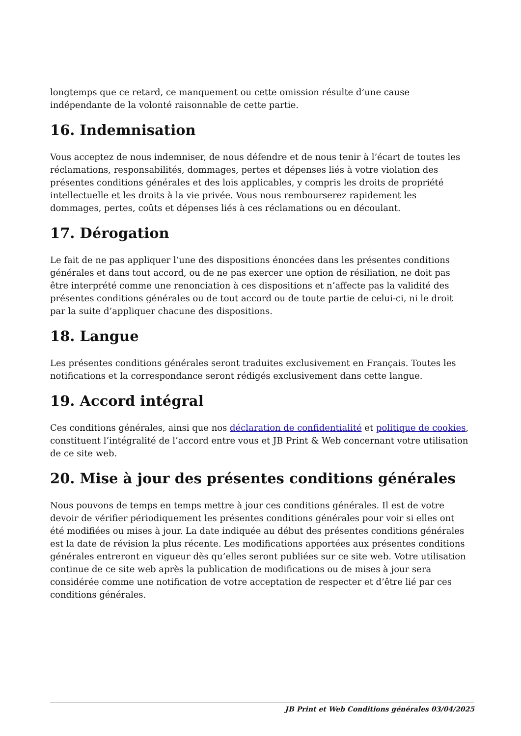longtemps que ce retard, ce manquement ou cette omission résulte d’une cause indépendante de la volonté raisonnable de cette partie.
16. Indemnisation
Vous acceptez de nous indemniser, de nous défendre et de nous tenir à l’écart de toutes les réclamations, responsabilités, dommages, pertes et dépenses liés à votre violation des présentes conditions générales et des lois applicables, y compris les droits de propriété intellectuelle et les droits à la vie privée. Vous nous rembourserez rapidement les dommages, pertes, coûts et dépenses liés à ces réclamations ou en découlant.
17. Dérogation
Le fait de ne pas appliquer l’une des dispositions énoncées dans les présentes conditions générales et dans tout accord, ou de ne pas exercer une option de résiliation, ne doit pas être interprété comme une renonciation à ces dispositions et n’affecte pas la validité des présentes conditions générales ou de tout accord ou de toute partie de celui-ci, ni le droit par la suite d’appliquer chacune des dispositions.
18. Langue
Les présentes conditions générales seront traduites exclusivement en Français. Toutes les notifications et la correspondance seront rédigés exclusivement dans cette langue.
19. Accord intégral
Ces conditions générales, ainsi que nos déclaration de confidentialité et politique de cookies, constituent l’intégralité de l’accord entre vous et JB Print & Web concernant votre utilisation de ce site web.
20. Mise à jour des présentes conditions générales
Nous pouvons de temps en temps mettre à jour ces conditions générales. Il est de votre devoir de vérifier périodiquement les présentes conditions générales pour voir si elles ont été modifiées ou mises à jour. La date indiquée au début des présentes conditions générales est la date de révision la plus récente. Les modifications apportées aux présentes conditions générales entreront en vigueur dès qu’elles seront publiées sur ce site web. Votre utilisation continue de ce site web après la publication de modifications ou de mises à jour sera considérée comme une notification de votre acceptation de respecter et d’être lié par ces conditions générales.
JB Print et Web Conditions générales 03/04/2025